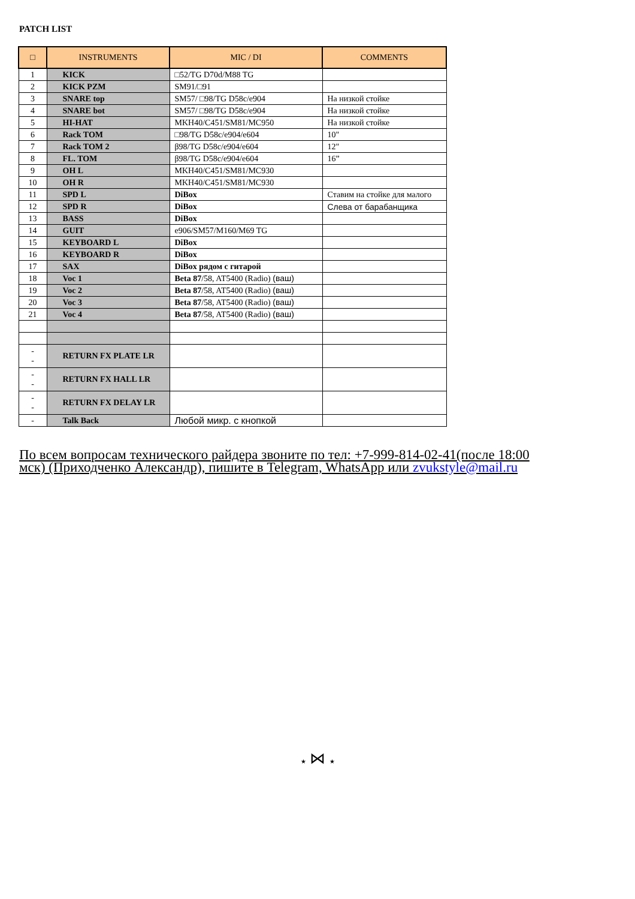PATCH LIST
| □ | INSTRUMENTS | MIC / DI | COMMENTS |
| --- | --- | --- | --- |
| 1 | KICK | □52/TG D70d/M88 TG | |
| 2 | KICK PZM | SM91/□91 | |
| 3 | SNARE top | SM57/ □98/TG D58c/e904 | На низкой стойке |
| 4 | SNARE bot | SM57/ □98/TG D58c/e904 | На низкой стойке |
| 5 | HI-HAT | MKH40/C451/SM81/MC950 | На низкой стойке |
| 6 | Rack TOM | □98/TG D58c/e904/e604 | 10" |
| 7 | Rack TOM 2 | β98/TG D58c/e904/e604 | 12" |
| 8 | FL. TOM | β98/TG D58c/e904/e604 | 16” |
| 9 | OH L | MKH40/C451/SM81/MC930 | |
| 10 | OH R | MKH40/C451/SM81/MC930 | |
| 11 | SPD L | DiBox | Ставим на стойке для малого |
| 12 | SPD R | DiBox | Слева от барабанщика |
| 13 | BASS | DiBox | |
| 14 | GUIT | e906/SM57/M160/M69 TG | |
| 15 | KEYBOARD L | DiBox | |
| 16 | KEYBOARD R | DiBox | |
| 17 | SAX | DiBox рядом с гитарой | |
| 18 | Voc 1 | Beta 87 /58, AT5400 (Radio) (ваш) | |
| 19 | Voc 2 | Beta 87 /58, AT5400 (Radio) (ваш) | |
| 20 | Voc 3 | Beta 87 /58, AT5400 (Radio) (ваш) | |
| 21 | Voc 4 | Beta 87 /58, AT5400 (Radio) (ваш) | |
| - - | RETURN FX PLATE LR | | |
| - - | RETURN FX HALL LR | | |
| - - | RETURN FX DELAY LR | | |
| - | Talk Back | Любой микр. с кнопкой | |
По всем вопросам технического райдера звоните по тел: +7-999-814-02-41(после 18:00 мск) (Приходченко Александр), пишите в Telegram, WhatsApp или zvukstyle@mail.ru
★ ⋈ ★